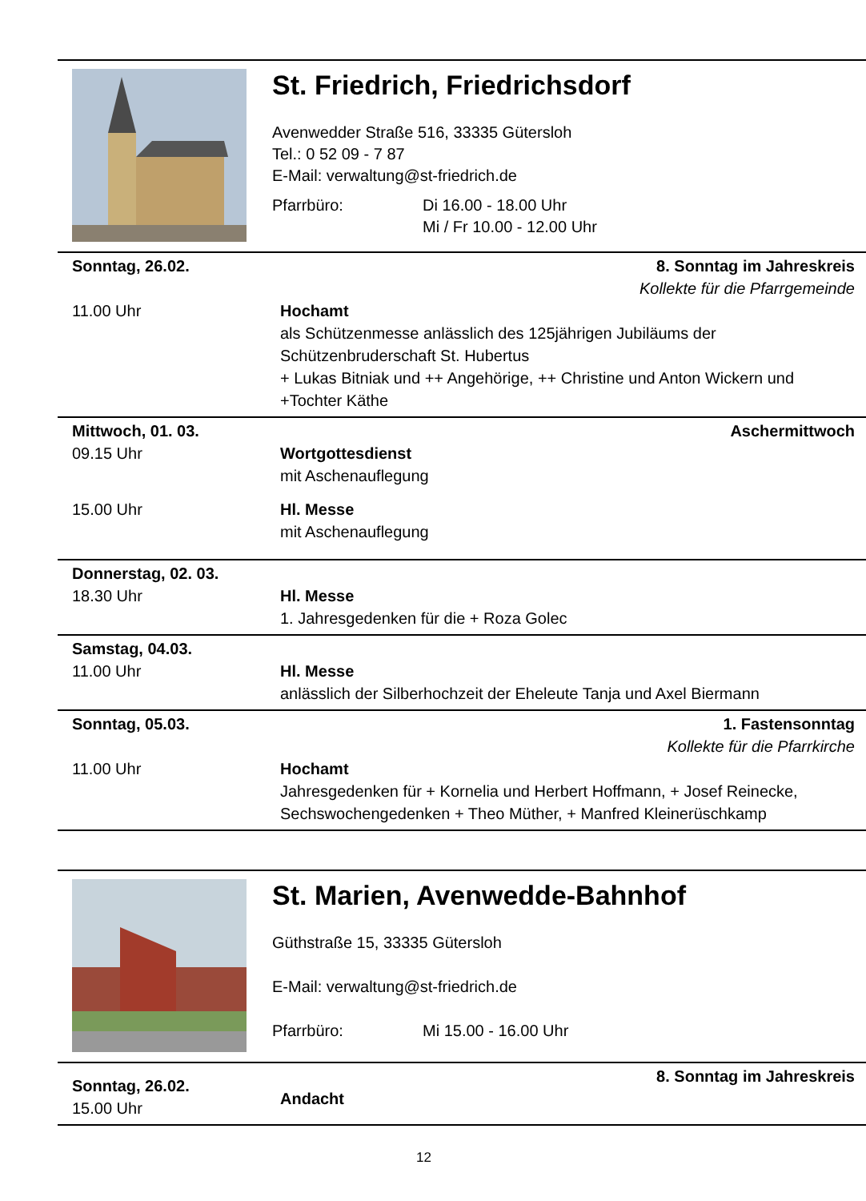St. Friedrich, Friedrichsdorf
Avenwedder Straße 516, 33335 Gütersloh
Tel.: 0 52 09 - 7 87
E-Mail: verwaltung@st-friedrich.de
Pfarrbüro: Di 16.00 - 18.00 Uhr
Mi / Fr 10.00 - 12.00 Uhr
Sonntag, 26.02.
11.00 Uhr
8. Sonntag im Jahreskreis
Kollekte für die Pfarrgemeinde
Hochamt
als Schützenmesse anlässlich des 125jährigen Jubiläums der Schützenbruderschaft St. Hubertus
+ Lukas Bitniak und ++ Angehörige, ++ Christine und Anton Wickern und +Tochter Käthe
Mittwoch, 01. 03.
09.15 Uhr
15.00 Uhr
Aschermittwoch
Wortgottesdienst
mit Aschenauflegung
Hl. Messe
mit Aschenauflegung
Donnerstag, 02. 03.
18.30 Uhr
Hl. Messe
1. Jahresgedenken für die + Roza Golec
Samstag, 04.03.
11.00 Uhr
Hl. Messe
anlässlich der Silberhochzeit der Eheleute Tanja und Axel Biermann
Sonntag, 05.03.
11.00 Uhr
1. Fastensonntag
Kollekte für die Pfarrkirche
Hochamt
Jahresgedenken für + Kornelia und Herbert Hoffmann, + Josef Reinecke, Sechswochengedenken + Theo Müther, + Manfred Kleinerüschkamp
St. Marien, Avenwedde-Bahnhof
Güthstraße 15, 33335 Gütersloh
E-Mail: verwaltung@st-friedrich.de
Pfarrbüro: Mi 15.00 - 16.00 Uhr
Sonntag, 26.02.
15.00 Uhr
8. Sonntag im Jahreskreis
Andacht
12